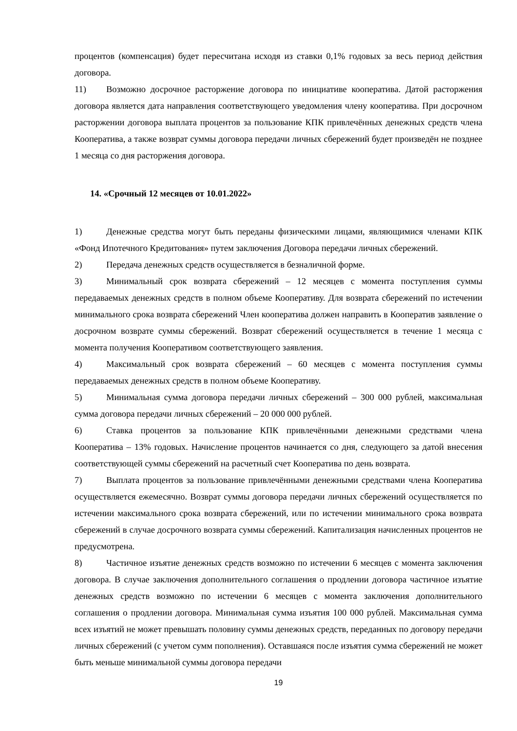процентов (компенсация) будет пересчитана исходя из ставки 0,1% годовых за весь период действия договора.
11) Возможно досрочное расторжение договора по инициативе кооператива. Датой расторжения договора является дата направления соответствующего уведомления члену кооператива. При досрочном расторжении договора выплата процентов за пользование КПК привлечённых денежных средств члена Кооператива, а также возврат суммы договора передачи личных сбережений будет произведён не позднее 1 месяца со дня расторжения договора.
14. «Срочный 12 месяцев от 10.01.2022»
1) Денежные средства могут быть переданы физическими лицами, являющимися членами КПК «Фонд Ипотечного Кредитования» путем заключения Договора передачи личных сбережений.
2) Передача денежных средств осуществляется в безналичной форме.
3) Минимальный срок возврата сбережений – 12 месяцев с момента поступления суммы передаваемых денежных средств в полном объеме Кооперативу. Для возврата сбережений по истечении минимального срока возврата сбережений Член кооператива должен направить в Кооператив заявление о досрочном возврате суммы сбережений. Возврат сбережений осуществляется в течение 1 месяца с момента получения Кооперативом соответствующего заявления.
4) Максимальный срок возврата сбережений – 60 месяцев с момента поступления суммы передаваемых денежных средств в полном объеме Кооперативу.
5) Минимальная сумма договора передачи личных сбережений – 300 000 рублей, максимальная сумма договора передачи личных сбережений – 20 000 000 рублей.
6) Ставка процентов за пользование КПК привлечёнными денежными средствами члена Кооператива – 13% годовых. Начисление процентов начинается со дня, следующего за датой внесения соответствующей суммы сбережений на расчетный счет Кооператива по день возврата.
7) Выплата процентов за пользование привлечёнными денежными средствами члена Кооператива осуществляется ежемесячно. Возврат суммы договора передачи личных сбережений осуществляется по истечении максимального срока возврата сбережений, или по истечении минимального срока возврата сбережений в случае досрочного возврата суммы сбережений. Капитализация начисленных процентов не предусмотрена.
8) Частичное изъятие денежных средств возможно по истечении 6 месяцев с момента заключения договора. В случае заключения дополнительного соглашения о продлении договора частичное изъятие денежных средств возможно по истечении 6 месяцев с момента заключения дополнительного соглашения о продлении договора. Минимальная сумма изъятия 100 000 рублей. Максимальная сумма всех изъятий не может превышать половину суммы денежных средств, переданных по договору передачи личных сбережений (с учетом сумм пополнения). Оставшаяся после изъятия сумма сбережений не может быть меньше минимальной суммы договора передачи
19